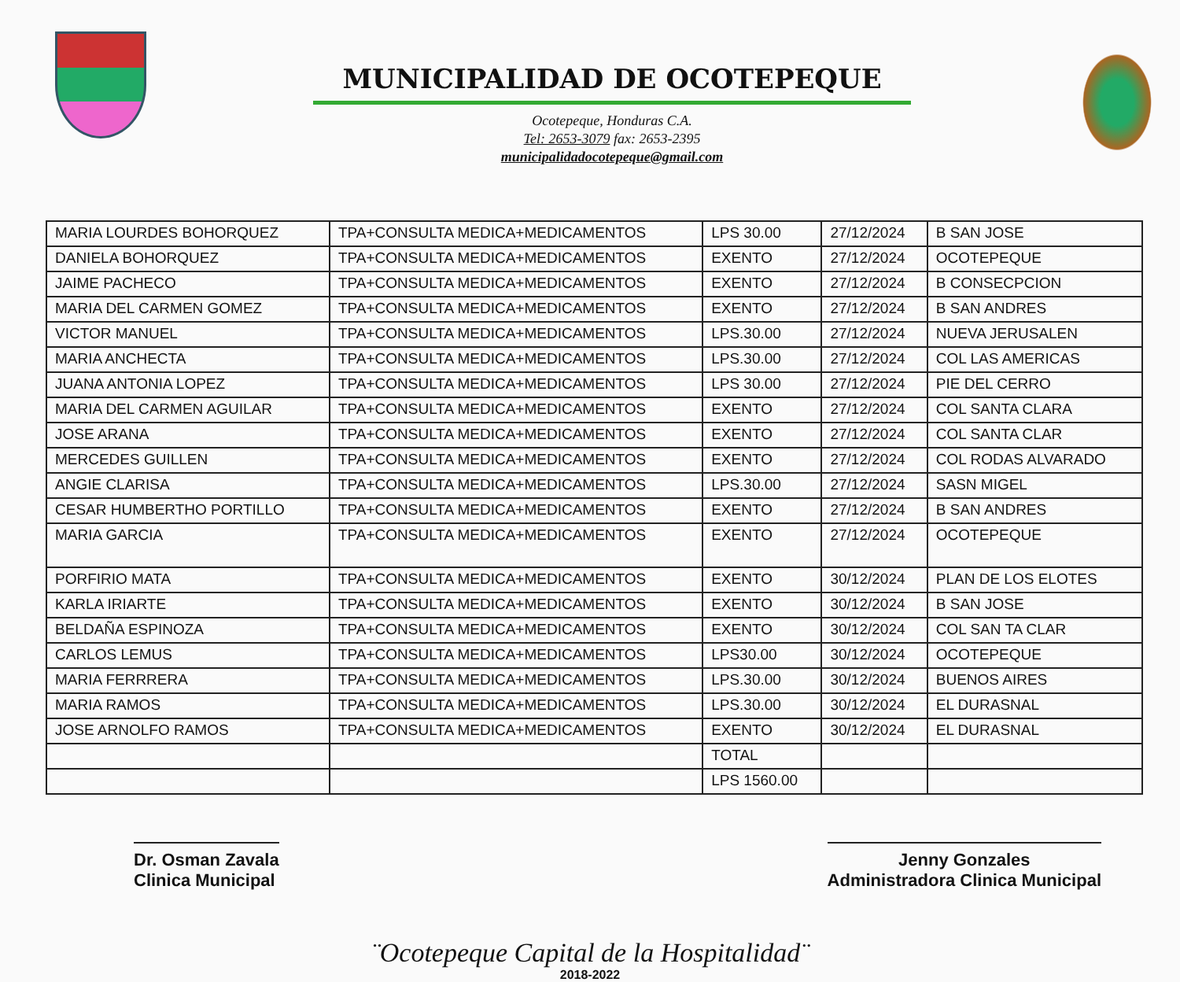MUNICIPALIDAD DE OCOTEPEQUE
Ocotepeque, Honduras C.A.
Tel: 2653-3079 fax: 2653-2395
municipalidadocotepeque@gmail.com
| MARIA LOURDES BOHORQUEZ | TPA+CONSULTA MEDICA+MEDICAMENTOS | LPS 30.00 | 27/12/2024 | B SAN JOSE |
| DANIELA BOHORQUEZ | TPA+CONSULTA MEDICA+MEDICAMENTOS | EXENTO | 27/12/2024 | OCOTEPEQUE |
| JAIME PACHECO | TPA+CONSULTA MEDICA+MEDICAMENTOS | EXENTO | 27/12/2024 | B CONSECPCION |
| MARIA DEL CARMEN GOMEZ | TPA+CONSULTA MEDICA+MEDICAMENTOS | EXENTO | 27/12/2024 | B SAN ANDRES |
| VICTOR MANUEL | TPA+CONSULTA MEDICA+MEDICAMENTOS | LPS.30.00 | 27/12/2024 | NUEVA JERUSALEN |
| MARIA ANCHECTA | TPA+CONSULTA MEDICA+MEDICAMENTOS | LPS.30.00 | 27/12/2024 | COL LAS AMERICAS |
| JUANA ANTONIA LOPEZ | TPA+CONSULTA MEDICA+MEDICAMENTOS | LPS 30.00 | 27/12/2024 | PIE DEL CERRO |
| MARIA DEL CARMEN AGUILAR | TPA+CONSULTA MEDICA+MEDICAMENTOS | EXENTO | 27/12/2024 | COL SANTA CLARA |
| JOSE ARANA | TPA+CONSULTA MEDICA+MEDICAMENTOS | EXENTO | 27/12/2024 | COL SANTA CLAR |
| MERCEDES GUILLEN | TPA+CONSULTA MEDICA+MEDICAMENTOS | EXENTO | 27/12/2024 | COL RODAS ALVARADO |
| ANGIE CLARISA | TPA+CONSULTA MEDICA+MEDICAMENTOS | LPS.30.00 | 27/12/2024 | SASN MIGEL |
| CESAR HUMBERTHO PORTILLO | TPA+CONSULTA MEDICA+MEDICAMENTOS | EXENTO | 27/12/2024 | B SAN ANDRES |
| MARIA GARCIA | TPA+CONSULTA MEDICA+MEDICAMENTOS | EXENTO | 27/12/2024 | OCOTEPEQUE |
| PORFIRIO MATA | TPA+CONSULTA MEDICA+MEDICAMENTOS | EXENTO | 30/12/2024 | PLAN DE LOS ELOTES |
| KARLA IRIARTE | TPA+CONSULTA MEDICA+MEDICAMENTOS | EXENTO | 30/12/2024 | B SAN JOSE |
| BELDAÑA ESPINOZA | TPA+CONSULTA MEDICA+MEDICAMENTOS | EXENTO | 30/12/2024 | COL SAN TA CLAR |
| CARLOS LEMUS | TPA+CONSULTA MEDICA+MEDICAMENTOS | LPS30.00 | 30/12/2024 | OCOTEPEQUE |
| MARIA FERRRERA | TPA+CONSULTA MEDICA+MEDICAMENTOS | LPS.30.00 | 30/12/2024 | BUENOS AIRES |
| MARIA RAMOS | TPA+CONSULTA MEDICA+MEDICAMENTOS | LPS.30.00 | 30/12/2024 | EL DURASNAL |
| JOSE ARNOLFO RAMOS | TPA+CONSULTA MEDICA+MEDICAMENTOS | EXENTO | 30/12/2024 | EL DURASNAL |
| | | TOTAL | | |
| | | LPS 1560.00 | | |
Dr. Osman Zavala
Clinica Municipal
Jenny Gonzales
Administradora Clinica Municipal
¨Ocotepeque Capital de la Hospitalidad¨
2018-2022